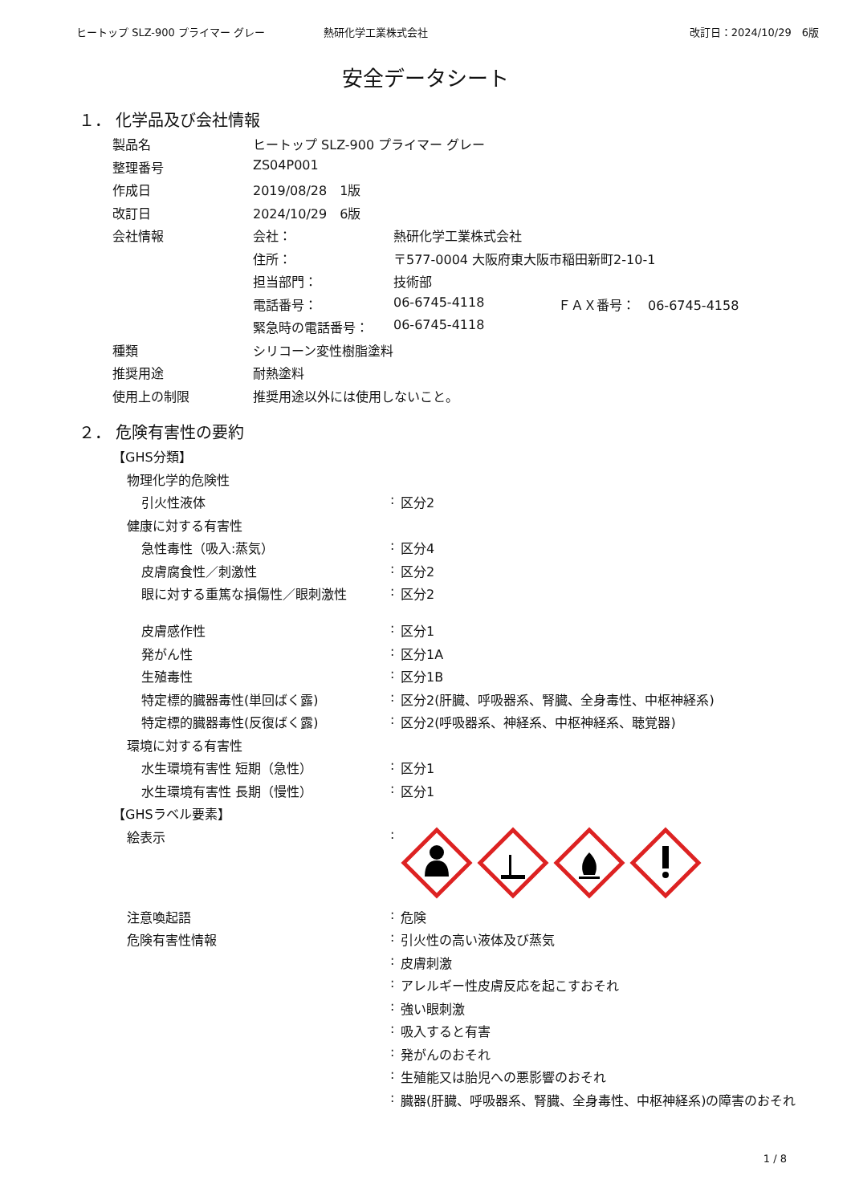ヒートップ SLZ-900 プライマー グレー
熱研化学工業株式会社 改訂日：2024/10/29　6版
安全データシート
１． 化学品及び会社情報
| 製品名 | ヒートップ SLZ-900 プライマー グレー | | |
| 整理番号 | ZS04P001 | | |
| 作成日 | 2019/08/28 1版 | | |
| 改訂日 | 2024/10/29 6版 | | |
| 会社情報 | 会社： | 熱研化学工業株式会社 | |
| | 住所： | 〒577-0004 大阪府東大阪市稲田新町2-10-1 | |
| | 担当部門： | 技術部 | |
| | 電話番号： | 06-6745-4118 | ＦＡＸ番号： 06-6745-4158 |
| | 緊急時の電話番号： | 06-6745-4118 | |
| 種類 | シリコーン変性樹脂塗料 | | |
| 推奨用途 | 耐熱塗料 | | |
| 使用上の制限 | 推奨用途以外には使用しないこと。 | | |
２． 危険有害性の要約
| 【GHS分類】 | | |
| 物理化学的危険性 | | |
| 引火性液体 | : | 区分2 |
| 健康に対する有害性 | | |
| 急性毒性（吸入:蒸気） | : | 区分4 |
| 皮膚腐食性／刺激性 | : | 区分2 |
| 眼に対する重篤な損傷性／眼刺激性 | : | 区分2 |
| 皮膚感作性 | : | 区分1 |
| 発がん性 | : | 区分1A |
| 生殖毒性 | : | 区分1B |
| 特定標的臓器毒性(単回ばく露) | : | 区分2(肝臓、呼吸器系、腎臓、全身毒性、中枢神経系) |
| 特定標的臓器毒性(反復ばく露) | : | 区分2(呼吸器系、神経系、中枢神経系、聴覚器) |
| 環境に対する有害性 | | |
| 水生環境有害性 短期（急性） | : | 区分1 |
| 水生環境有害性 長期（慢性） | : | 区分1 |
| 【GHSラベル要素】 | | |
| 絵表示 | : | |
| 注意喚起語 | : | 危険 |
| 危険有害性情報 | : | 引火性の高い液体及び蒸気 |
| | : | 皮膚刺激 |
| | : | アレルギー性皮膚反応を起こすおそれ |
| | : | 強い眼刺激 |
| | : | 吸入すると有害 |
| | : | 発がんのおそれ |
| | : | 生殖能又は胎児への悪影響のおそれ |
| | : | 臓器(肝臓、呼吸器系、腎臓、全身毒性、中枢神経系)の障害のおそれ |
1 / 8